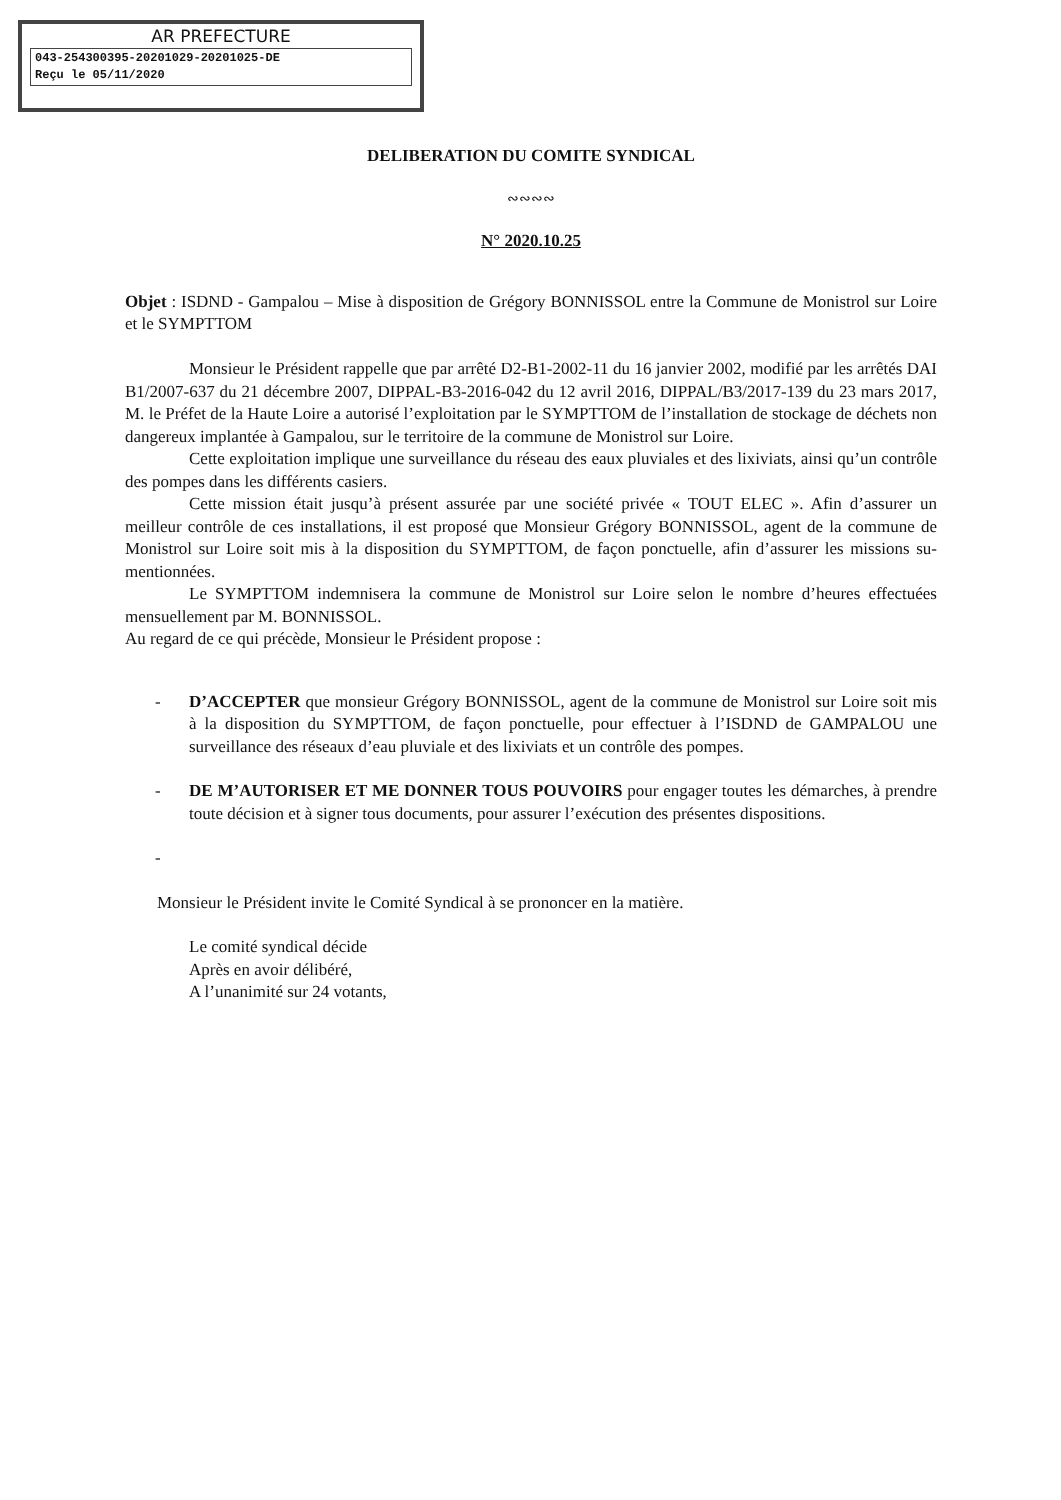AR PREFECTURE
043-254300395-20201029-20201025-DE
Reçu le 05/11/2020
DELIBERATION DU COMITE SYNDICAL
∾∾∾∾
N° 2020.10.25
Objet : ISDND - Gampalou – Mise à disposition de Grégory BONNISSOL entre la Commune de Monistrol sur Loire et le SYMPTTOM
Monsieur le Président rappelle que par arrêté D2-B1-2002-11 du 16 janvier 2002, modifié par les arrêtés DAI B1/2007-637 du 21 décembre 2007, DIPPAL-B3-2016-042 du 12 avril 2016, DIPPAL/B3/2017-139 du 23 mars 2017, M. le Préfet de la Haute Loire a autorisé l’exploitation par le SYMPTTOM de l’installation de stockage de déchets non dangereux implantée à Gampalou, sur le territoire de la commune de Monistrol sur Loire.
Cette exploitation implique une surveillance du réseau des eaux pluviales et des lixiviats, ainsi qu’un contrôle des pompes dans les différents casiers.
Cette mission était jusqu’à présent assurée par une société privée « TOUT ELEC ». Afin d’assurer un meilleur contrôle de ces installations, il est proposé que Monsieur Grégory BONNISSOL, agent de la commune de Monistrol sur Loire soit mis à la disposition du SYMPTTOM, de façon ponctuelle, afin d’assurer les missions su-mentionnées.
Le SYMPTTOM indemnisera la commune de Monistrol sur Loire selon le nombre d’heures effectuées mensuellement par M. BONNISSOL.
Au regard de ce qui précède, Monsieur le Président propose :
- D’ACCEPTER que monsieur Grégory BONNISSOL, agent de la commune de Monistrol sur Loire soit mis à la disposition du SYMPTTOM, de façon ponctuelle, pour effectuer à l’ISDND de GAMPALOU une surveillance des réseaux d’eau pluviale et des lixiviats et un contrôle des pompes.
- DE M’AUTORISER ET ME DONNER TOUS POUVOIRS pour engager toutes les démarches, à prendre toute décision et à signer tous documents, pour assurer l’exécution des présentes dispositions.
-
Monsieur le Président invite le Comité Syndical à se prononcer en la matière.
Le comité syndical décide
Après en avoir délibéré,
A l’unanimité sur 24 votants,